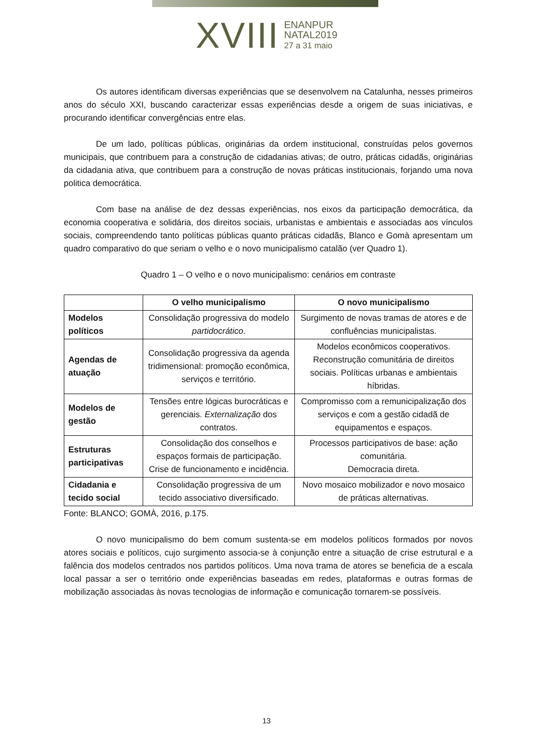XVIII ENANPUR
NATAL2019
27 a 31 maio
Os autores identificam diversas experiências que se desenvolvem na Catalunha, nesses primeiros anos do século XXI, buscando caracterizar essas experiências desde a origem de suas iniciativas, e procurando identificar convergências entre elas.
De um lado, políticas públicas, originárias da ordem institucional, construídas pelos governos municipais, que contribuem para a construção de cidadanias ativas; de outro, práticas cidadãs, originárias da cidadania ativa, que contribuem para a construção de novas práticas institucionais, forjando uma nova politica democrática.
Com base na análise de dez dessas experiências, nos eixos da participação democrática, da economia cooperativa e solidária, dos direitos sociais, urbanistas e ambientais e associadas aos vínculos sociais, compreendendo tanto políticas públicas quanto práticas cidadãs, Blanco e Gomà apresentam um quadro comparativo do que seriam o velho e o novo municipalismo catalão (ver Quadro 1).
Quadro 1 – O velho e o novo municipalismo: cenários em contraste
| | O velho municipalismo | O novo municipalismo |
| --- | --- | --- |
| Modelos políticos | Consolidação progressiva do modelo partidocrático . | Surgimento de novas tramas de atores e de confluências municipalistas. |
| Agendas de atuação | Consolidação progressiva da agenda tridimensional: promoção econômica, serviços e território. | Modelos econômicos cooperativos. Reconstrução comunitária de direitos sociais. Políticas urbanas e ambientais híbridas. |
| Modelos de gestão | Tensões entre lógicas burocráticas e gerenciais. Externalização dos contratos. | Compromisso com a remunicipalização dos serviços e com a gestão cidadã de equipamentos e espaços. |
| Estruturas participativas | Consolidação dos conselhos e espaços formais de participação. Crise de funcionamento e incidência. | Processos participativos de base: ação comunitária. Democracia direta. |
| Cidadania e tecido social | Consolidação progressiva de um tecido associativo diversificado. | Novo mosaico mobilizador e novo mosaico de práticas alternativas. |
Fonte: BLANCO; GOMÀ, 2016, p.175.
O novo municipalismo do bem comum sustenta-se em modelos políticos formados por novos atores sociais e políticos, cujo surgimento associa-se à conjunção entre a situação de crise estrutural e a falência dos modelos centrados nos partidos políticos. Uma nova trama de atores se beneficia de a escala local passar a ser o território onde experiências baseadas em redes, plataformas e outras formas de mobilização associadas às novas tecnologias de informação e comunicação tornarem-se possíveis.
13